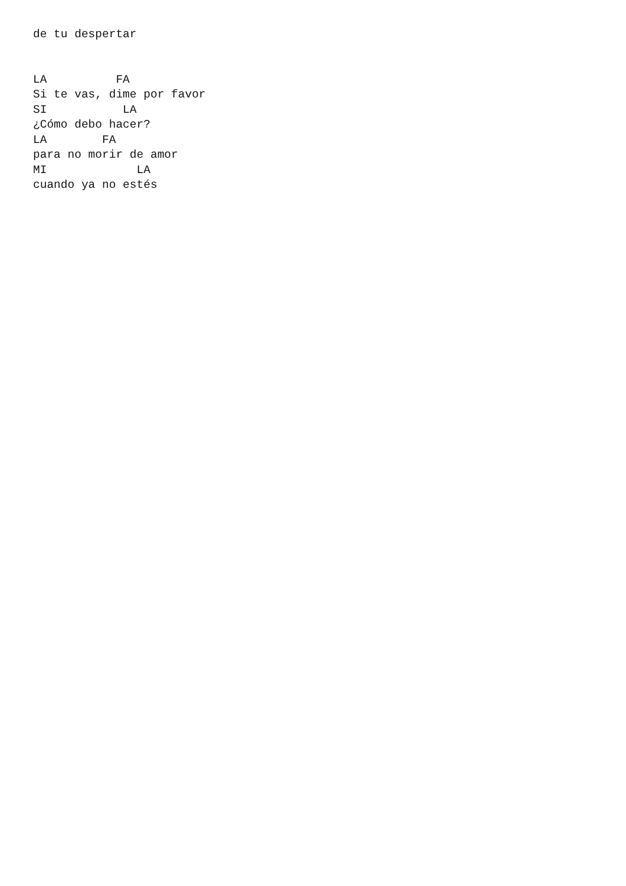de tu despertar


LA          FA
Si te vas, dime por favor
SI           LA
¿Cómo debo hacer?
LA        FA
para no morir de amor
MI             LA
cuando ya no estés